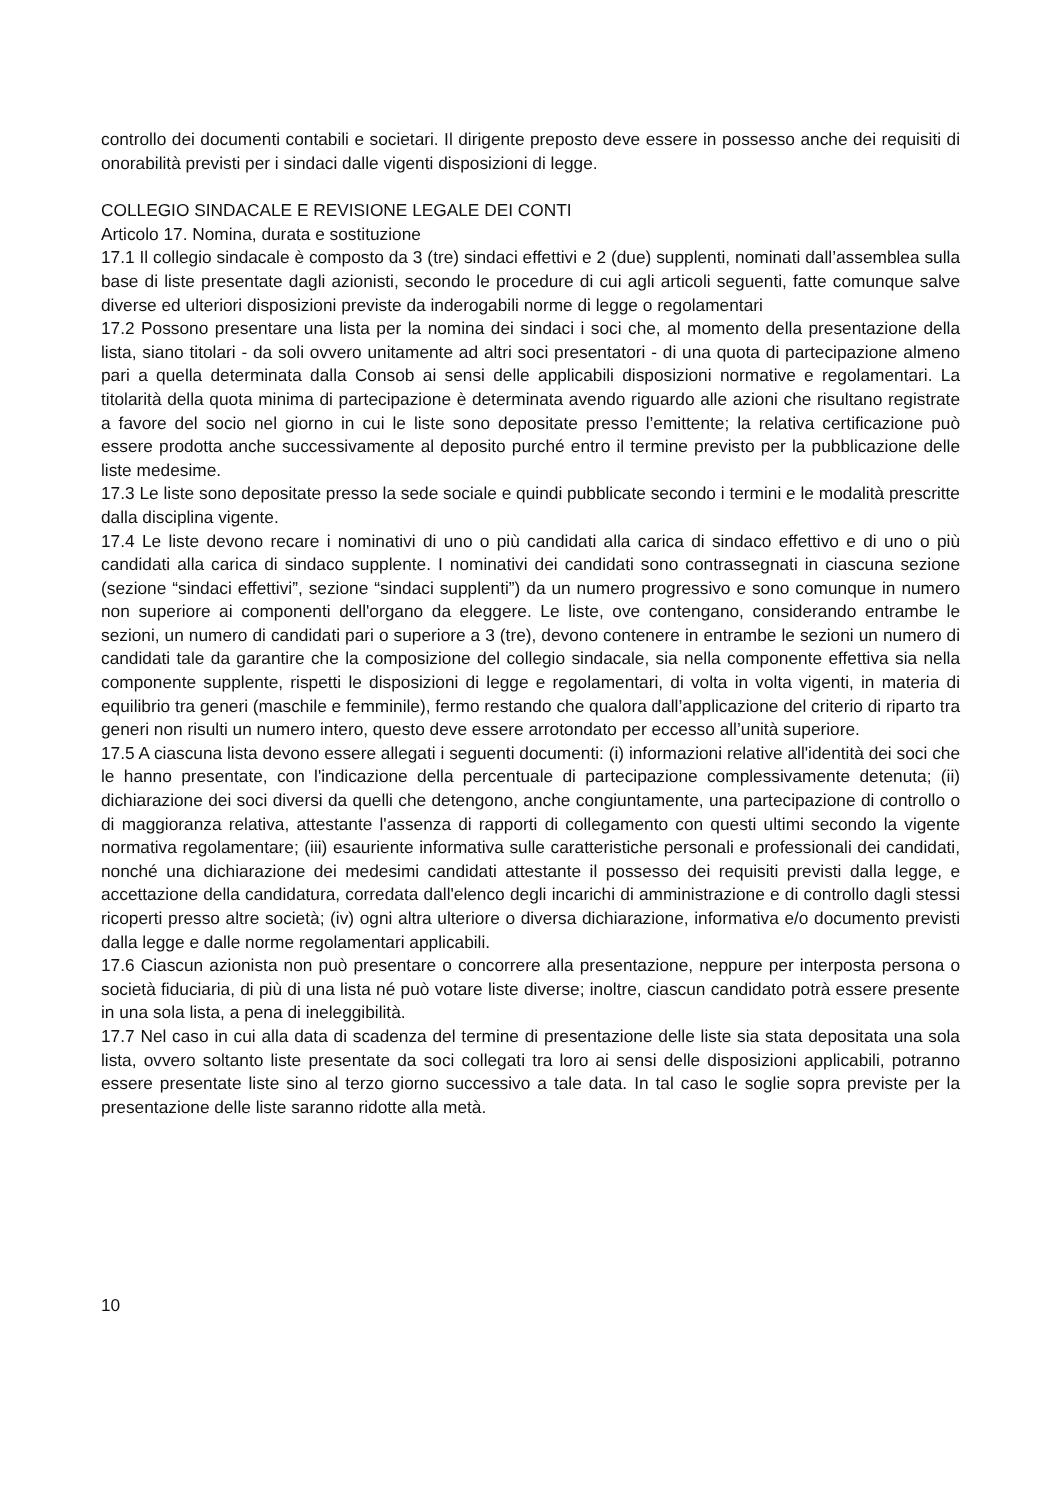controllo dei documenti contabili e societari. Il dirigente preposto deve essere in possesso anche dei requisiti di onorabilità previsti per i sindaci dalle vigenti disposizioni di legge.
COLLEGIO SINDACALE E REVISIONE LEGALE DEI CONTI
Articolo 17. Nomina, durata e sostituzione
17.1 Il collegio sindacale è composto da 3 (tre) sindaci effettivi e 2 (due) supplenti, nominati dall’assemblea sulla base di liste presentate dagli azionisti, secondo le procedure di cui agli articoli seguenti, fatte comunque salve diverse ed ulteriori disposizioni previste da inderogabili norme di legge o regolamentari
17.2 Possono presentare una lista per la nomina dei sindaci i soci che, al momento della presentazione della lista, siano titolari - da soli ovvero unitamente ad altri soci presentatori - di una quota di partecipazione almeno pari a quella determinata dalla Consob ai sensi delle applicabili disposizioni normative e regolamentari. La titolarità della quota minima di partecipazione è determinata avendo riguardo alle azioni che risultano registrate a favore del socio nel giorno in cui le liste sono depositate presso l’emittente; la relativa certificazione può essere prodotta anche successivamente al deposito purché entro il termine previsto per la pubblicazione delle liste medesime.
17.3 Le liste sono depositate presso la sede sociale e quindi pubblicate secondo i termini e le modalità prescritte dalla disciplina vigente.
17.4 Le liste devono recare i nominativi di uno o più candidati alla carica di sindaco effettivo e di uno o più candidati alla carica di sindaco supplente. I nominativi dei candidati sono contrassegnati in ciascuna sezione (sezione “sindaci effettivi”, sezione “sindaci supplenti”) da un numero progressivo e sono comunque in numero non superiore ai componenti dell'organo da eleggere. Le liste, ove contengano, considerando entrambe le sezioni, un numero di candidati pari o superiore a 3 (tre), devono contenere in entrambe le sezioni un numero di candidati tale da garantire che la composizione del collegio sindacale, sia nella componente effettiva sia nella componente supplente, rispetti le disposizioni di legge e regolamentari, di volta in volta vigenti, in materia di equilibrio tra generi (maschile e femminile), fermo restando che qualora dall’applicazione del criterio di riparto tra generi non risulti un numero intero, questo deve essere arrotondato per eccesso all’unità superiore.
17.5 A ciascuna lista devono essere allegati i seguenti documenti: (i) informazioni relative all'identità dei soci che le hanno presentate, con l'indicazione della percentuale di partecipazione complessivamente detenuta; (ii) dichiarazione dei soci diversi da quelli che detengono, anche congiuntamente, una partecipazione di controllo o di maggioranza relativa, attestante l'assenza di rapporti di collegamento con questi ultimi secondo la vigente normativa regolamentare; (iii) esauriente informativa sulle caratteristiche personali e professionali dei candidati, nonché una dichiarazione dei medesimi candidati attestante il possesso dei requisiti previsti dalla legge, e accettazione della candidatura, corredata dall'elenco degli incarichi di amministrazione e di controllo dagli stessi ricoperti presso altre società; (iv) ogni altra ulteriore o diversa dichiarazione, informativa e/o documento previsti dalla legge e dalle norme regolamentari applicabili.
17.6 Ciascun azionista non può presentare o concorrere alla presentazione, neppure per interposta persona o società fiduciaria, di più di una lista né può votare liste diverse; inoltre, ciascun candidato potrà essere presente in una sola lista, a pena di ineleggibilità.
17.7 Nel caso in cui alla data di scadenza del termine di presentazione delle liste sia stata depositata una sola lista, ovvero soltanto liste presentate da soci collegati tra loro ai sensi delle disposizioni applicabili, potranno essere presentate liste sino al terzo giorno successivo a tale data. In tal caso le soglie sopra previste per la presentazione delle liste saranno ridotte alla metà.
10